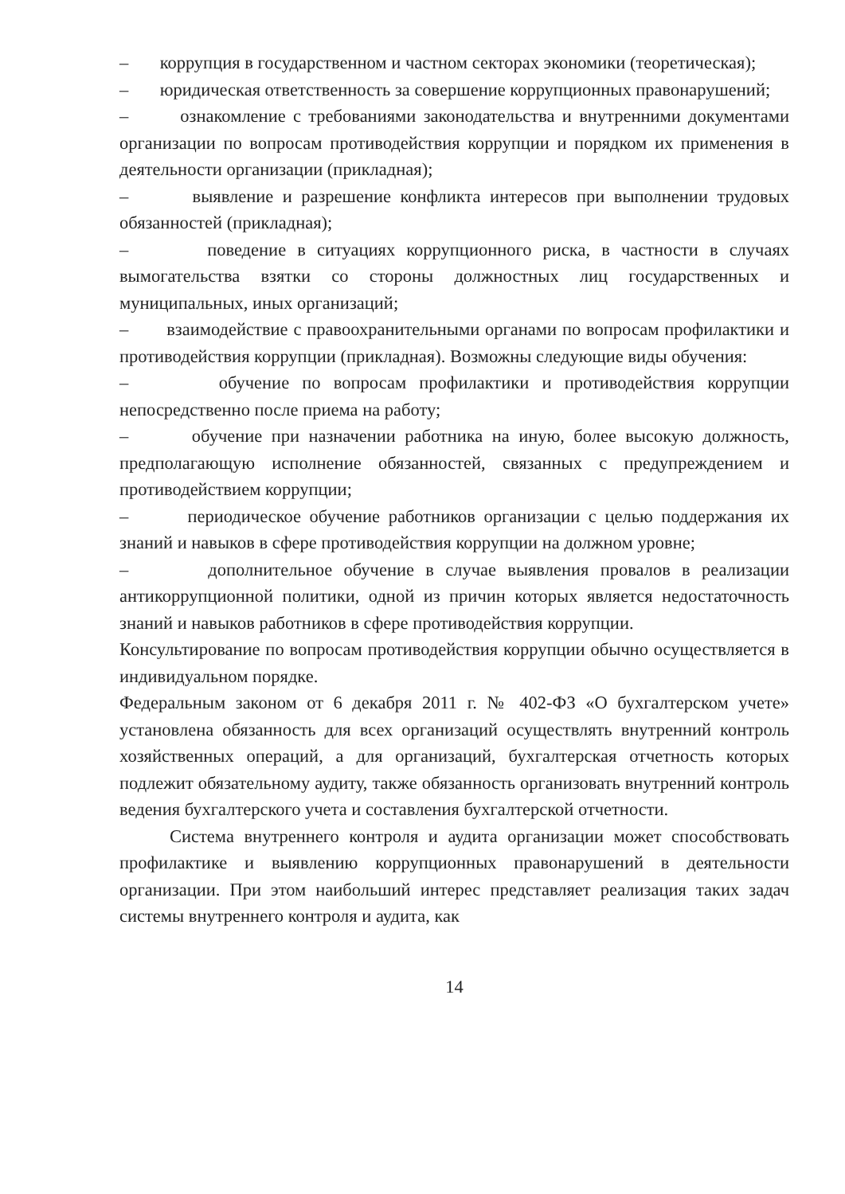– коррупция в государственном и частном секторах экономики (теоретическая);
– юридическая ответственность за совершение коррупционных правонарушений;
– ознакомление с требованиями законодательства и внутренними документами организации по вопросам противодействия коррупции и порядком их применения в деятельности организации (прикладная);
– выявление и разрешение конфликта интересов при выполнении трудовых обязанностей (прикладная);
– поведение в ситуациях коррупционного риска, в частности в случаях вымогательства взятки со стороны должностных лиц государственных и муниципальных, иных организаций;
– взаимодействие с правоохранительными органами по вопросам профилактики и противодействия коррупции (прикладная). Возможны следующие виды обучения:
– обучение по вопросам профилактики и противодействия коррупции непосредственно после приема на работу;
– обучение при назначении работника на иную, более высокую должность, предполагающую исполнение обязанностей, связанных с предупреждением и противодействием коррупции;
– периодическое обучение работников организации с целью поддержания их знаний и навыков в сфере противодействия коррупции на должном уровне;
– дополнительное обучение в случае выявления провалов в реализации антикоррупционной политики, одной из причин которых является недостаточность знаний и навыков работников в сфере противодействия коррупции.
Консультирование по вопросам противодействия коррупции обычно осуществляется в индивидуальном порядке.
Федеральным законом от 6 декабря 2011 г. № 402-ФЗ «О бухгалтерском учете» установлена обязанность для всех организаций осуществлять внутренний контроль хозяйственных операций, а для организаций, бухгалтерская отчетность которых подлежит обязательному аудиту, также обязанность организовать внутренний контроль ведения бухгалтерского учета и составления бухгалтерской отчетности.
Система внутреннего контроля и аудита организации может способствовать профилактике и выявлению коррупционных правонарушений в деятельности организации. При этом наибольший интерес представляет реализация таких задач системы внутреннего контроля и аудита, как
14